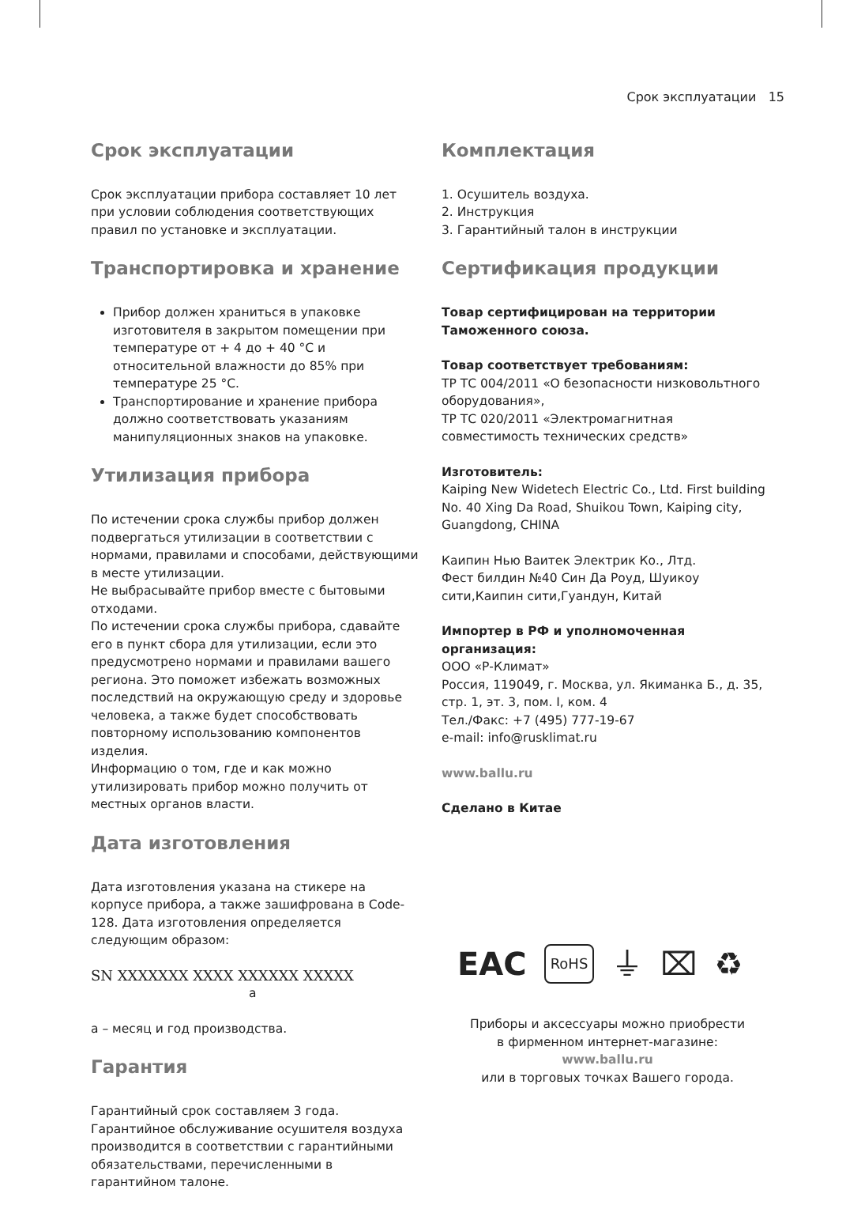Срок эксплуатации 15
Срок эксплуатации
Срок эксплуатации прибора составляет 10 лет при условии соблюдения соответствующих правил по установке и эксплуатации.
Транспортировка и хранение
Прибор должен храниться в упаковке изготовителя в закрытом помещении при температуре от + 4 до + 40 °C и относительной влажности до 85% при температуре 25 °C.
Транспортирование и хранение прибора должно соответствовать указаниям манипуляционных знаков на упаковке.
Утилизация прибора
По истечении срока службы прибор должен подвергаться утилизации в соответствии с нормами, правилами и способами, действующими в месте утилизации.
Не выбрасывайте прибор вместе с бытовыми отходами.
По истечении срока службы прибора, сдавайте его в пункт сбора для утилизации, если это предусмотрено нормами и правилами вашего региона. Это поможет избежать возможных последствий на окружающую среду и здоровье человека, а также будет способствовать повторному использованию компонентов изделия.
Информацию о том, где и как можно утилизировать прибор можно получить от местных органов власти.
Дата изготовления
Дата изготовления указана на стикере на корпусе прибора, а также зашифрована в Code-128. Дата изготовления определяется следующим образом:
SN XXXXXXX XXXX XXXXXX XXXXX
a
а – месяц и год производства.
Гарантия
Гарантийный срок составляем 3 года. Гарантийное обслуживание осушителя воздуха производится в соответствии с гарантийными обязательствами, перечисленными в гарантийном талоне.
Комплектация
1. Осушитель воздуха.
2. Инструкция
3. Гарантийный талон в инструкции
Сертификация продукции
Товар сертифицирован на территории Таможенного союза.
Товар соответствует требованиям:
ТР ТС 004/2011 «О безопасности низковольтного оборудования»,
ТР ТС 020/2011 «Электромагнитная совместимость технических средств»
Изготовитель:
Kaiping New Widetech Electric Co., Ltd. First building No. 40 Xing Da Road, Shuikou Town, Kaiping city, Guangdong, CHINA
Каипин Нью Ваитек Электрик Ко., Лтд.
Фест билдин №40 Син Да Роуд, Шуикоу сити,Каипин сити,Гуандун, Китай
Импортер в РФ и уполномоченная организация:
ООО «Р-Климат»
Россия, 119049, г. Москва, ул. Якиманка Б., д. 35, стр. 1, эт. 3, пом. I, ком. 4
Тел./Факс: +7 (495) 777-19-67
e-mail: info@rusklimat.ru
www.ballu.ru
Сделано в Китае
EAC RoHS ⏚ ⌧ ♻
Приборы и аксессуары можно приобрести
в фирменном интернет-магазине:
www.ballu.ru
или в торговых точках Вашего города.